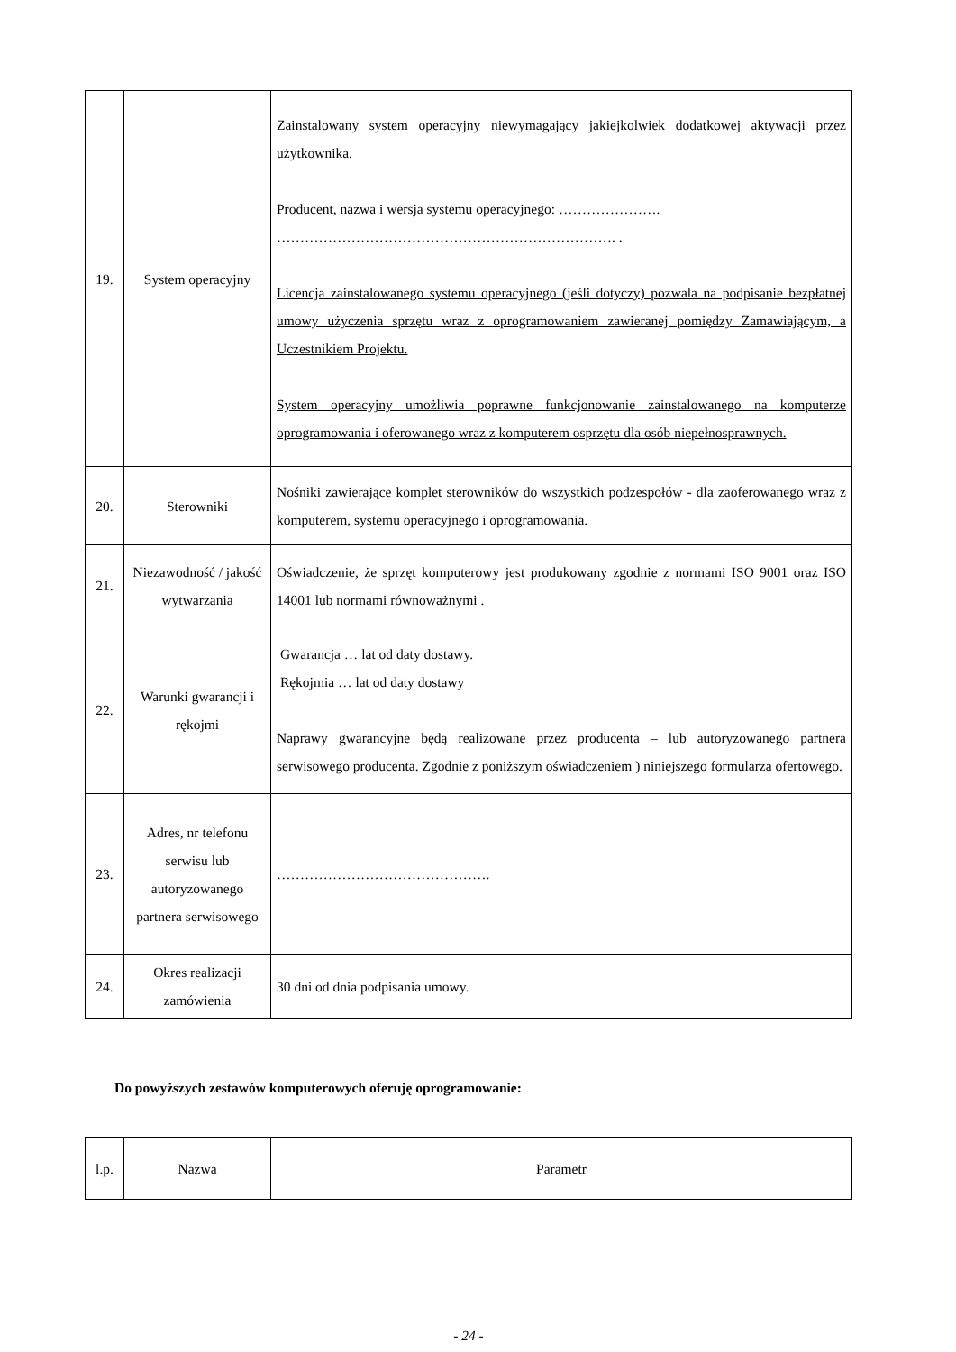| 19. | System operacyjny | Zainstalowany system operacyjny niewymagający jakiejkolwiek dodatkowej aktywacji przez użytkownika. Producent, nazwa i wersja systemu operacyjnego: …………………. ………………………………………………………………. . Licencja zainstalowanego systemu operacyjnego (jeśli dotyczy) pozwala na podpisanie bezpłatnej umowy użyczenia sprzętu wraz z oprogramowaniem zawieranej pomiędzy Zamawiającym, a Uczestnikiem Projektu. System operacyjny umożliwia poprawne funkcjonowanie zainstalowanego na komputerze oprogramowania i oferowanego wraz z komputerem osprzętu dla osób niepełnosprawnych. |
| 20. | Sterowniki | Nośniki zawierające komplet sterowników do wszystkich podzespołów - dla zaoferowanego wraz z komputerem, systemu operacyjnego i oprogramowania. |
| 21. | Niezawodność / jakość wytwarzania | Oświadczenie, że sprzęt komputerowy jest produkowany zgodnie z normami ISO 9001 oraz ISO 14001 lub normami równoważnymi . |
| 22. | Warunki gwarancji i rękojmi | Gwarancja … lat od daty dostawy. Rękojmia … lat od daty dostawy Naprawy gwarancyjne będą realizowane przez producenta – lub autoryzowanego partnera serwisowego producenta. Zgodnie z poniższym oświadczeniem ) niniejszego formularza ofertowego. |
| 23. | Adres, nr telefonu serwisu lub autoryzowanego partnera serwisowego | ………………………………………. |
| 24. | Okres realizacji zamówienia | 30 dni od dnia podpisania umowy. |
Do powyższych zestawów komputerowych oferuję oprogramowanie:
| l.p. | Nazwa | Parametr |
- 24 -